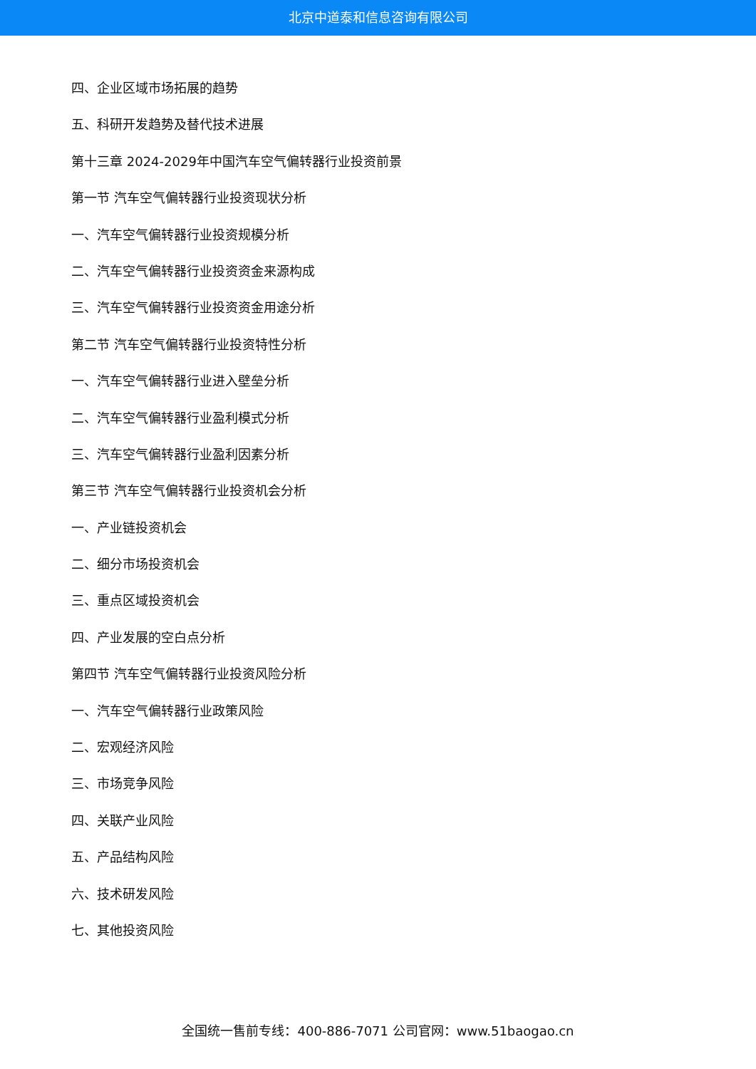北京中道泰和信息咨询有限公司
四、企业区域市场拓展的趋势
五、科研开发趋势及替代技术进展
第十三章 2024-2029年中国汽车空气偏转器行业投资前景
第一节 汽车空气偏转器行业投资现状分析
一、汽车空气偏转器行业投资规模分析
二、汽车空气偏转器行业投资资金来源构成
三、汽车空气偏转器行业投资资金用途分析
第二节 汽车空气偏转器行业投资特性分析
一、汽车空气偏转器行业进入壁垒分析
二、汽车空气偏转器行业盈利模式分析
三、汽车空气偏转器行业盈利因素分析
第三节 汽车空气偏转器行业投资机会分析
一、产业链投资机会
二、细分市场投资机会
三、重点区域投资机会
四、产业发展的空白点分析
第四节 汽车空气偏转器行业投资风险分析
一、汽车空气偏转器行业政策风险
二、宏观经济风险
三、市场竞争风险
四、关联产业风险
五、产品结构风险
六、技术研发风险
七、其他投资风险
全国统一售前专线：400-886-7071 公司官网：www.51baogao.cn